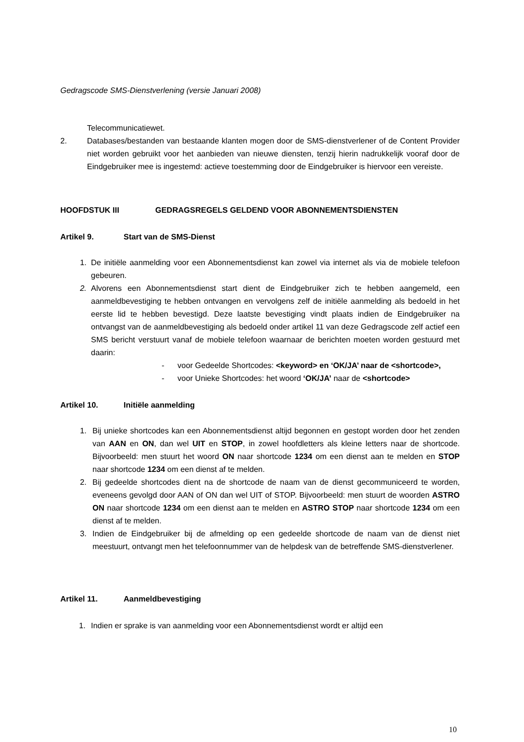Gedragscode SMS-Dienstverlening (versie Januari 2008)
Telecommunicatiewet.
2. Databases/bestanden van bestaande klanten mogen door de SMS-dienstverlener of de Content Provider niet worden gebruikt voor het aanbieden van nieuwe diensten, tenzij hierin nadrukkelijk vooraf door de Eindgebruiker mee is ingestemd: actieve toestemming door de Eindgebruiker is hiervoor een vereiste.
HOOFDSTUK III GEDRAGSREGELS GELDEND VOOR ABONNEMENTSDIENSTEN
Artikel 9. Start van de SMS-Dienst
1. De initiële aanmelding voor een Abonnementsdienst kan zowel via internet als via de mobiele telefoon gebeuren.
2. Alvorens een Abonnementsdienst start dient de Eindgebruiker zich te hebben aangemeld, een aanmeldbevestiging te hebben ontvangen en vervolgens zelf de initiële aanmelding als bedoeld in het eerste lid te hebben bevestigd. Deze laatste bevestiging vindt plaats indien de Eindgebruiker na ontvangst van de aanmeldbevestiging als bedoeld onder artikel 11 van deze Gedragscode zelf actief een SMS bericht verstuurt vanaf de mobiele telefoon waarnaar de berichten moeten worden gestuurd met daarin:
- voor Gedeelde Shortcodes: <keyword> en ‘OK/JA’ naar de <shortcode>,
- voor Unieke Shortcodes: het woord ‘OK/JA’ naar de <shortcode>
Artikel 10. Initiële aanmelding
1. Bij unieke shortcodes kan een Abonnementsdienst altijd begonnen en gestopt worden door het zenden van AAN en ON, dan wel UIT en STOP, in zowel hoofdletters als kleine letters naar de shortcode. Bijvoorbeeld: men stuurt het woord ON naar shortcode 1234 om een dienst aan te melden en STOP naar shortcode 1234 om een dienst af te melden.
2. Bij gedeelde shortcodes dient na de shortcode de naam van de dienst gecommuniceerd te worden, eveneens gevolgd door AAN of ON dan wel UIT of STOP. Bijvoorbeeld: men stuurt de woorden ASTRO ON naar shortcode 1234 om een dienst aan te melden en ASTRO STOP naar shortcode 1234 om een dienst af te melden.
3. Indien de Eindgebruiker bij de afmelding op een gedeelde shortcode de naam van de dienst niet meestuurt, ontvangt men het telefoonnummer van de helpdesk van de betreffende SMS-dienstverlener.
Artikel 11. Aanmeldbevestiging
1. Indien er sprake is van aanmelding voor een Abonnementsdienst wordt er altijd een
10